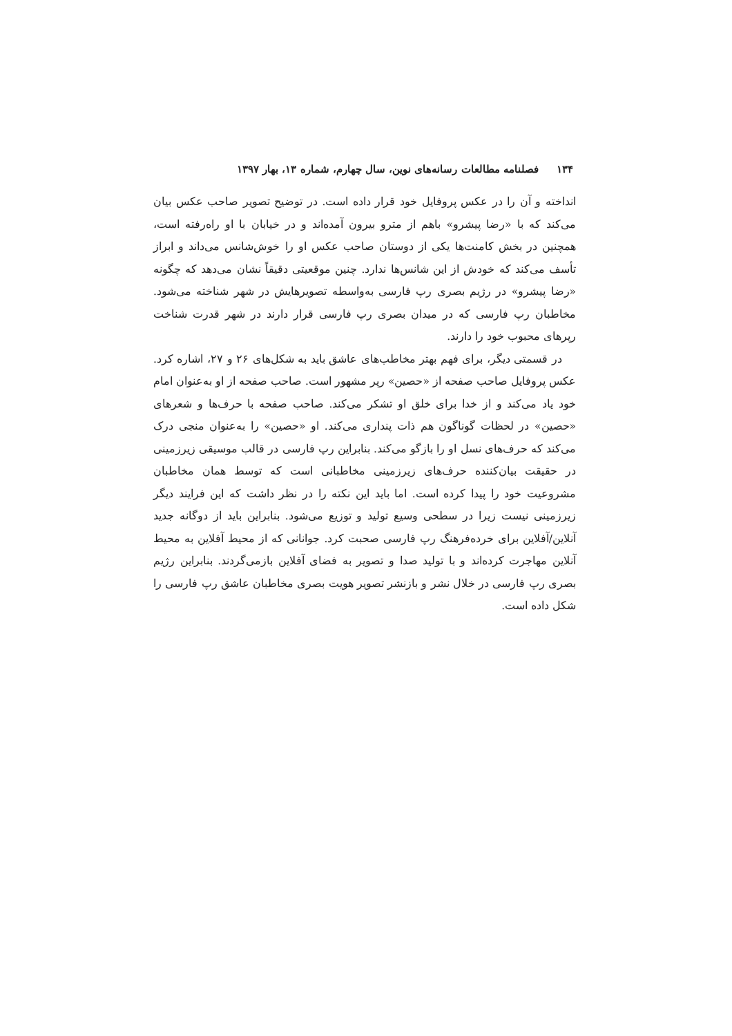۱۳۴ فصلنامه مطالعات رسانه‌های نوین، سال چهارم، شماره ۱۳، بهار ۱۳۹۷
انداخته و آن را در عکس پروفایل خود قرار داده است. در توضیح تصویر صاحب عکس بیان می‌کند که با «رضا پیشرو» باهم از مترو بیرون آمده‌اند و در خیابان با او راه‌رفته است، همچنین در بخش کامنت‌ها یکی از دوستان صاحب عکس او را خوش‌شانس می‌داند و ابراز تأسف می‌کند که خودش از این شانس‌ها ندارد. چنین موقعیتی دقیقاً نشان می‌دهد که چگونه «رضا پیشرو» در رژیم بصری رپ فارسی به‌واسطه تصویرهایش در شهر شناخته می‌شود. مخاطبان رپ فارسی که در میدان بصری رپ فارسی قرار دارند در شهر قدرت شناخت رپرهای محبوب خود را دارند.
در قسمتی دیگر، برای فهم بهتر مخاطب‌های عاشق باید به شکل‌های ۲۶ و ۲۷، اشاره کرد. عکس پروفایل صاحب صفحه از «حصین» رپر مشهور است. صاحب صفحه از او به‌عنوان امام خود یاد می‌کند و از خدا برای خلق او تشکر می‌کند. صاحب صفحه با حرف‌ها و شعرهای «حصین» در لحظات گوناگون هم ذات پنداری می‌کند. او «حصین» را به‌عنوان منجی درک می‌کند که حرف‌های نسل او را بازگو می‌کند. بنابراین رپ فارسی در قالب موسیقی زیرزمینی در حقیقت بیان‌کننده حرف‌های زیرزمینی مخاطبانی است که توسط همان مخاطبان مشروعیت خود را پیدا کرده است. اما باید این نکته را در نظر داشت که این فرایند دیگر زیرزمینی نیست زیرا در سطحی وسیع تولید و توزیع می‌شود. بنابراین باید از دوگانه جدید آنلاین/آفلاین برای خرده‌فرهنگ رپ فارسی صحبت کرد. جوانانی که از محیط آفلاین به محیط آنلاین مهاجرت کرده‌اند و با تولید صدا و تصویر به فضای آفلاین بازمی‌گردند. بنابراین رژیم بصری رپ فارسی در خلال نشر و بازنشر تصویر هویت بصری مخاطبان عاشق رپ فارسی را شکل داده است.